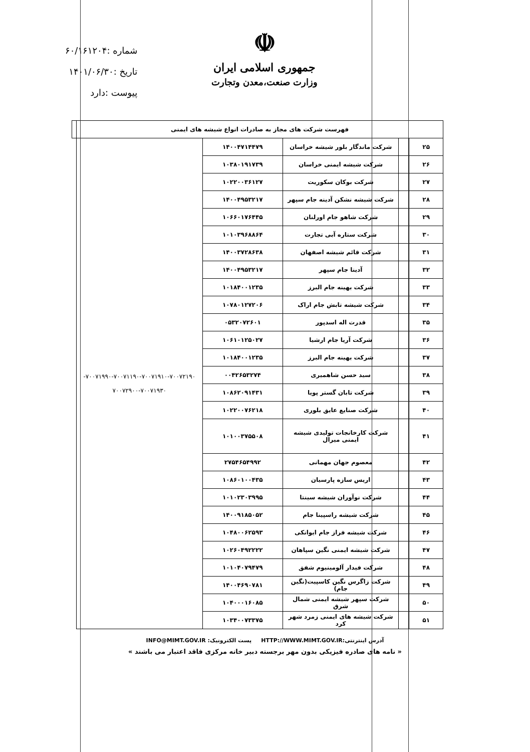☫
جمهوری اسلامی ایران
وزارت صنعت،معدن وتجارت
شماره :۶۰/۱۶۱۲۰۴
تاریخ :۱۴۰۱/۰۶/۳۰
پیوست :دارد
| فهرست شرکت های مجاز به صادرات انواع شیشه های ایمنی | | | | | |
| --- | --- | --- | --- | --- | --- |
| ۲۵ | | شرکت ماندگار بلور شیشه خراسان | ۱۴۰۰۴۷۱۴۴۷۹ | ۷۰۰۷۱۹۹۰-۷۰۰۷۱۱۹۰-۷۰۰۷۱۹۱۰-۷۰۰۷۲۱۹۰- ۷۰۰۷۲۹۰۰-۷۰۰۷۱۹۳۰ | |
| ۲۶ | | شرکت شیشه ایمنی خراسان | ۱۰۳۸۰۱۹۱۷۳۹ | | |
| ۲۷ | | شرکت بوکان سکوریت | ۱۰۲۲۰۰۳۶۱۲۷ | | |
| ۲۸ | | شرکت شیشه نشکن آدینه جام سپهر | ۱۴۰۰۴۹۵۳۲۱۷ | | |
| ۲۹ | | شرکت شاهو جام اورلنان | ۱۰۶۶۰۱۷۶۴۴۵ | | |
| ۳۰ | | شرکت ستاره آبی تجارت | ۱۰۱۰۳۹۶۸۸۶۴ | | |
| ۳۱ | | شرکت قائم شیشه اصفهان | ۱۴۰۰۳۷۲۸۶۳۸ | | |
| ۳۲ | | آدینا جام سپهر | ۱۴۰۰۴۹۵۳۲۱۷ | | |
| ۳۳ | | شرکت بهینه جام البرز | ۱۰۱۸۴۰۰۱۲۳۵ | | |
| ۳۴ | | شرکت شیشه تابش جام اراک | ۱۰۷۸۰۱۲۷۲۰۶ | | |
| ۳۵ | | قدرت اله اسدپور | ۰۵۳۲۰۷۲۶۰۱ | | |
| ۳۶ | | شرکت آریا جام ارشیا | ۱۰۶۱۰۱۲۵۰۲۷ | | |
| ۳۷ | | شرکت بهینه جام البرز | ۱۰۱۸۴۰۰۱۲۳۵ | | |
| ۳۸ | | سید حسن شاهمیری | ۰۰۴۲۶۵۳۲۷۴ | | |
| ۳۹ | | شرکت تابان گستر پویا | ۱۰۸۶۲۰۹۱۴۳۱ | | |
| ۴۰ | | شرکت صنایع عایق بلوری | ۱۰۲۲۰۰۷۶۲۱۸ | | |
| ۴۱ | | شرکت کارخانجات تولیدی شیشه ایمنی میرال | ۱۰۱۰۰۳۷۵۵۰۸ | | |
| ۴۲ | | معصوم جهان مهمانی | ۲۷۵۴۶۵۴۹۹۲ | | |
| ۴۳ | | اریس سازه پارسیان | ۱۰۸۶۰۱۰۰۴۳۵ | | |
| ۴۴ | | شرکت نوآوران شیشه سینتا | ۱۰۱۰۲۳۰۳۹۹۵ | | |
| ۴۵ | | شرکت شیشه راسپینا جام | ۱۴۰۰۹۱۸۵۰۵۲ | | |
| ۴۶ | | شرکت شیشه فراز جام ایوانکی | ۱۰۴۸۰۰۶۲۵۹۳ | | |
| ۴۷ | | شرکت شیشه ایمنی نگین سپاهان | ۱۰۲۶۰۴۹۲۲۲۲ | | |
| ۴۸ | | شرکت فیدار آلومینیوم شفق | ۱۰۱۰۴۰۷۹۴۷۹ | | |
| ۴۹ | | شرکت زاگرس نگین کاسپیت(نگین جام) | ۱۴۰۰۴۶۹۰۷۸۱ | | |
| ۵۰ | | شرکت سپهر شیشه ایمنی شمال شرق | ۱۰۴۰۰۰۱۶۰۸۵ | | |
| ۵۱ | | شرکت شیشه های ایمنی زمرد شهر کرد | ۱۰۳۴۰۰۷۳۳۷۵ | | |
آدرس اینترنتی:HTTP://WWW.MIMT.GOV.IR پست الکترونیک: INFO@MIMT.GOV.IR
« نامه های صادره فیزیکی بدون مهر برجسته دبیر خانه مرکزی فاقد اعتبار می باشند »